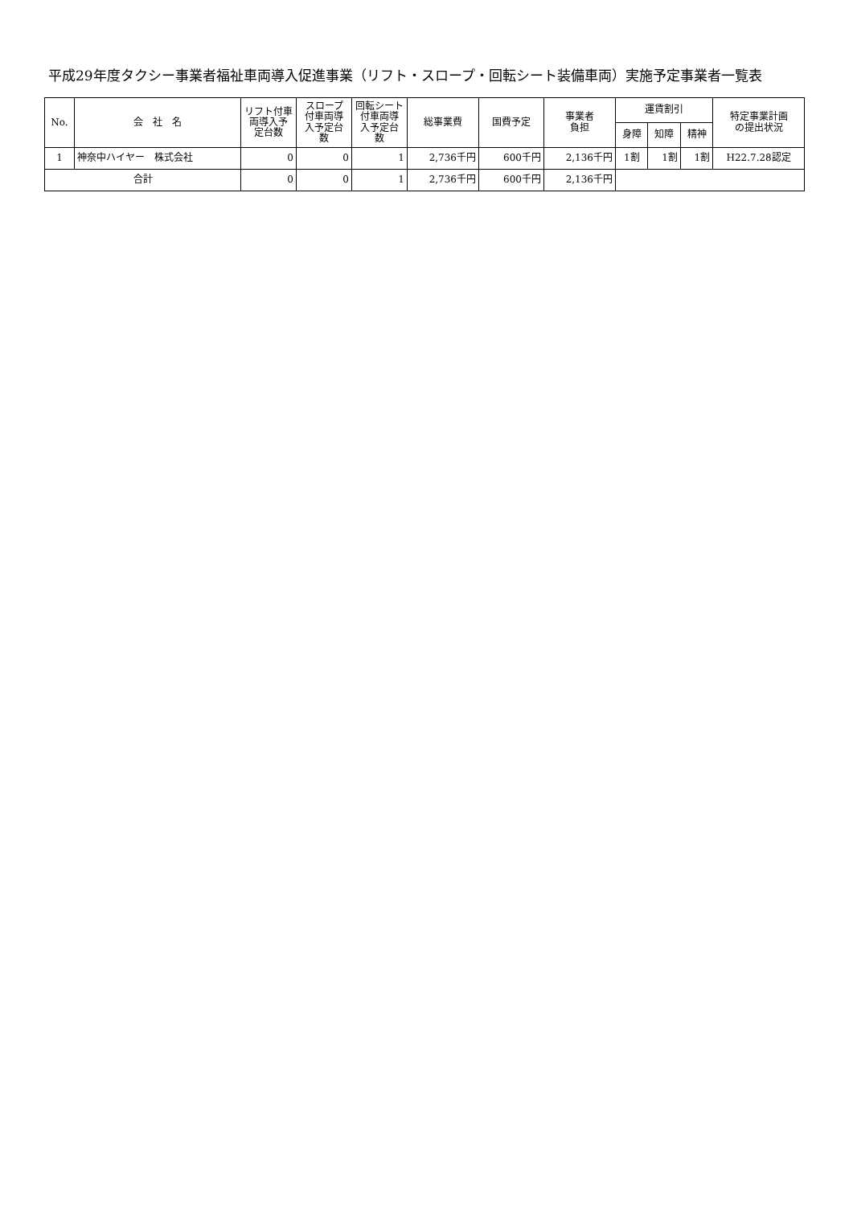平成29年度タクシー事業者福祉車両導入促進事業（リフト・スロープ・回転シート装備車両）実施予定事業者一覧表
| No. | 会 社 名 | リフト付車 両導入予 定台数 | スロープ 付車両導 入予定台 数 | 回転シート 付車両導 入予定台 数 | 総事業費 | 国費予定 | 事業者 負担 | 運賃割引 | | | 特定事業計画 の提出状況 |
| --- | --- | --- | --- | --- | --- | --- | --- | --- | --- | --- | --- |
| | | | | | | | | 身障 | 知障 | 精神 | |
| 1 | 神奈中ハイヤー 株式会社 | 0 | 0 | 1 | 2,736千円 | 600千円 | 2,136千円 | 1割 | 1割 | 1割 | H22.7.28認定 |
| 合計 | | 0 | 0 | 1 | 2,736千円 | 600千円 | 2,136千円 | | | | |